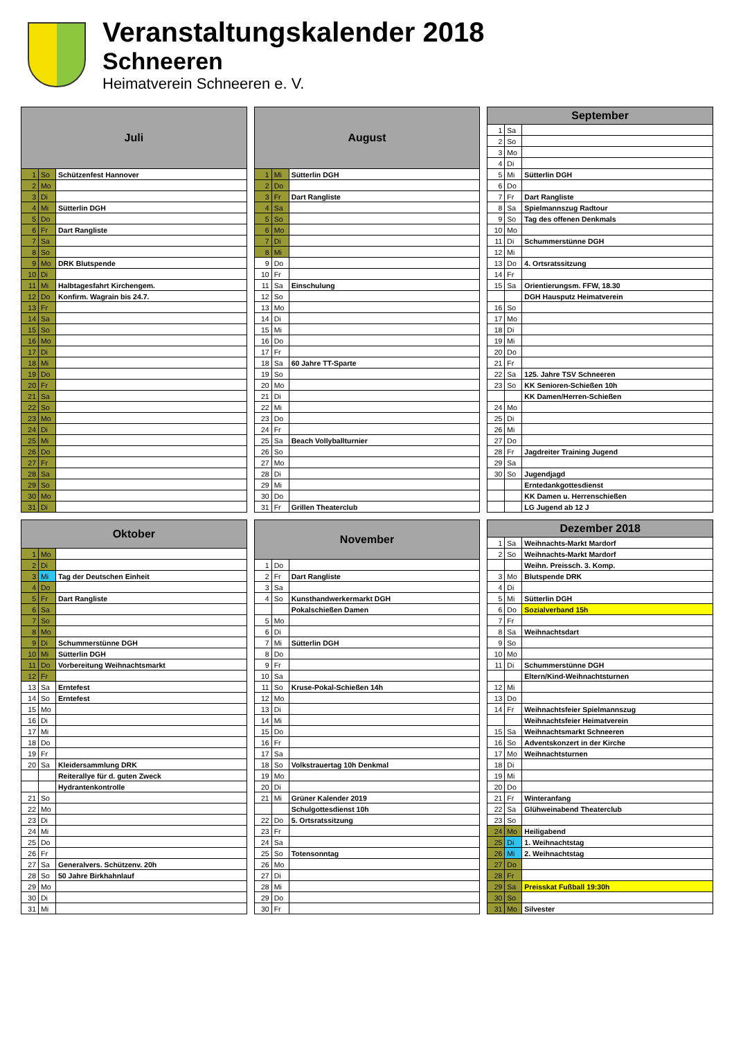Veranstaltungskalender 2018
Schneeren
Heimatverein Schneeren e. V.
| Juli | | |
| --- | --- | --- |
| 1 | So | Schützenfest Hannover |
| 2 | Mo | |
| 3 | Di | |
| 4 | Mi | Sütterlin DGH |
| 5 | Do | |
| 6 | Fr | Dart Rangliste |
| 7 | Sa | |
| 8 | So | |
| 9 | Mo | DRK Blutspende |
| 10 | Di | |
| 11 | Mi | Halbtagesfahrt Kirchengem. |
| 12 | Do | Konfirm. Wagrain bis 24.7. |
| 13 | Fr | |
| 14 | Sa | |
| 15 | So | |
| 16 | Mo | |
| 17 | Di | |
| 18 | Mi | |
| 19 | Do | |
| 20 | Fr | |
| 21 | Sa | |
| 22 | So | |
| 23 | Mo | |
| 24 | Di | |
| 25 | Mi | |
| 26 | Do | |
| 27 | Fr | |
| 28 | Sa | |
| 29 | So | |
| 30 | Mo | |
| 31 | Di | |
| August | | |
| --- | --- | --- |
| 1 | Mi | Sütterlin DGH |
| 2 | Do | |
| 3 | Fr | Dart Rangliste |
| 4 | Sa | |
| 5 | So | |
| 6 | Mo | |
| 7 | Di | |
| 8 | Mi | |
| 9 | Do | |
| 10 | Fr | |
| 11 | Sa | Einschulung |
| 12 | So | |
| 13 | Mo | |
| 14 | Di | |
| 15 | Mi | |
| 16 | Do | |
| 17 | Fr | |
| 18 | Sa | 60 Jahre TT-Sparte |
| 19 | So | |
| 20 | Mo | |
| 21 | Di | |
| 22 | Mi | |
| 23 | Do | |
| 24 | Fr | |
| 25 | Sa | Beach Vollyballturnier |
| 26 | So | |
| 27 | Mo | |
| 28 | Di | |
| 29 | Mi | |
| 30 | Do | |
| 31 | Fr | Grillen Theaterclub |
| September | | |
| --- | --- | --- |
| 1 | Sa | |
| 2 | So | |
| 3 | Mo | |
| 4 | Di | |
| 5 | Mi | Sütterlin DGH |
| 6 | Do | |
| 7 | Fr | Dart Rangliste |
| 8 | Sa | Spielmannszug Radtour |
| 9 | So | Tag des offenen Denkmals |
| 10 | Mo | |
| 11 | Di | Schummerstünne DGH |
| 12 | Mi | |
| 13 | Do | 4. Ortsratssitzung |
| 14 | Fr | |
| 15 | Sa | Orientierungsm. FFW, 18.30 |
| | | DGH Hausputz Heimatverein |
| 16 | So | |
| 17 | Mo | |
| 18 | Di | |
| 19 | Mi | |
| 20 | Do | |
| 21 | Fr | |
| 22 | Sa | 125. Jahre TSV Schneeren |
| 23 | So | KK Senioren-Schießen 10h |
| | | KK Damen/Herren-Schießen |
| 24 | Mo | |
| 25 | Di | |
| 26 | Mi | |
| 27 | Do | |
| 28 | Fr | Jagdreiter Training Jugend |
| 29 | Sa | |
| 30 | So | Jugendjagd |
| | | Erntedankgottesdienst |
| | | KK Damen u. Herrenschießen |
| | | LG Jugend ab 12 J |
| Oktober | | |
| --- | --- | --- |
| 1 | Mo | |
| 2 | Di | |
| 3 | Mi | Tag der Deutschen Einheit |
| 4 | Do | |
| 5 | Fr | Dart Rangliste |
| 6 | Sa | |
| 7 | So | |
| 8 | Mo | |
| 9 | Di | Schummerstünne DGH |
| 10 | Mi | Sütterlin DGH |
| 11 | Do | Vorbereitung Weihnachtsmarkt |
| 12 | Fr | |
| 13 | Sa | Erntefest |
| 14 | So | Erntefest |
| 15 | Mo | |
| 16 | Di | |
| 17 | Mi | |
| 18 | Do | |
| 19 | Fr | |
| 20 | Sa | Kleidersammlung DRK |
| | | Reiterallye für d. guten Zweck |
| | | Hydrantenkontrolle |
| 21 | So | |
| 22 | Mo | |
| 23 | Di | |
| 24 | Mi | |
| 25 | Do | |
| 26 | Fr | |
| 27 | Sa | Generalvers. Schützenv. 20h |
| 28 | So | 50 Jahre Birkhahnlauf |
| 29 | Mo | |
| 30 | Di | |
| 31 | Mi | |
| November | | |
| --- | --- | --- |
| 1 | Do | |
| 2 | Fr | Dart Rangliste |
| 3 | Sa | |
| 4 | So | Kunsthandwerkermarkt DGH |
| | | Pokalschießen Damen |
| 5 | Mo | |
| 6 | Di | |
| 7 | Mi | Sütterlin DGH |
| 8 | Do | |
| 9 | Fr | |
| 10 | Sa | |
| 11 | So | Kruse-Pokal-Schießen 14h |
| 12 | Mo | |
| 13 | Di | |
| 14 | Mi | |
| 15 | Do | |
| 16 | Fr | |
| 17 | Sa | |
| 18 | So | Volkstrauertag 10h Denkmal |
| 19 | Mo | |
| 20 | Di | |
| 21 | Mi | Grüner Kalender 2019 |
| | | Schulgottesdienst 10h |
| 22 | Do | 5. Ortsratssitzung |
| 23 | Fr | |
| 24 | Sa | |
| 25 | So | Totensonntag |
| 26 | Mo | |
| 27 | Di | |
| 28 | Mi | |
| 29 | Do | |
| 30 | Fr | |
| Dezember 2018 | | |
| --- | --- | --- |
| 1 | Sa | Weihnachts-Markt Mardorf |
| 2 | So | Weihnachts-Markt Mardorf |
| | | Weihn. Preissch. 3. Komp. |
| 3 | Mo | Blutspende DRK |
| 4 | Di | |
| 5 | Mi | Sütterlin DGH |
| 6 | Do | Sozialverband 15h |
| 7 | Fr | |
| 8 | Sa | Weihnachtsdart |
| 9 | So | |
| 10 | Mo | |
| 11 | Di | Schummerstünne DGH |
| | | Eltern/Kind-Weihnachtsturnen |
| 12 | Mi | |
| 13 | Do | |
| 14 | Fr | Weihnachtsfeier Spielmannszug |
| | | Weihnachtsfeier Heimatverein |
| 15 | Sa | Weihnachtsmarkt Schneeren |
| 16 | So | Adventskonzert in der Kirche |
| 17 | Mo | Weihnachtsturnen |
| 18 | Di | |
| 19 | Mi | |
| 20 | Do | |
| 21 | Fr | Winteranfang |
| 22 | Sa | Glühweinabend Theaterclub |
| 23 | So | |
| 24 | Mo | Heiligabend |
| 25 | Di | 1. Weihnachtstag |
| 26 | Mi | 2. Weihnachtstag |
| 27 | Do | |
| 28 | Fr | |
| 29 | Sa | Preisskat Fußball 19:30h |
| 30 | So | |
| 31 | Mo | Silvester |